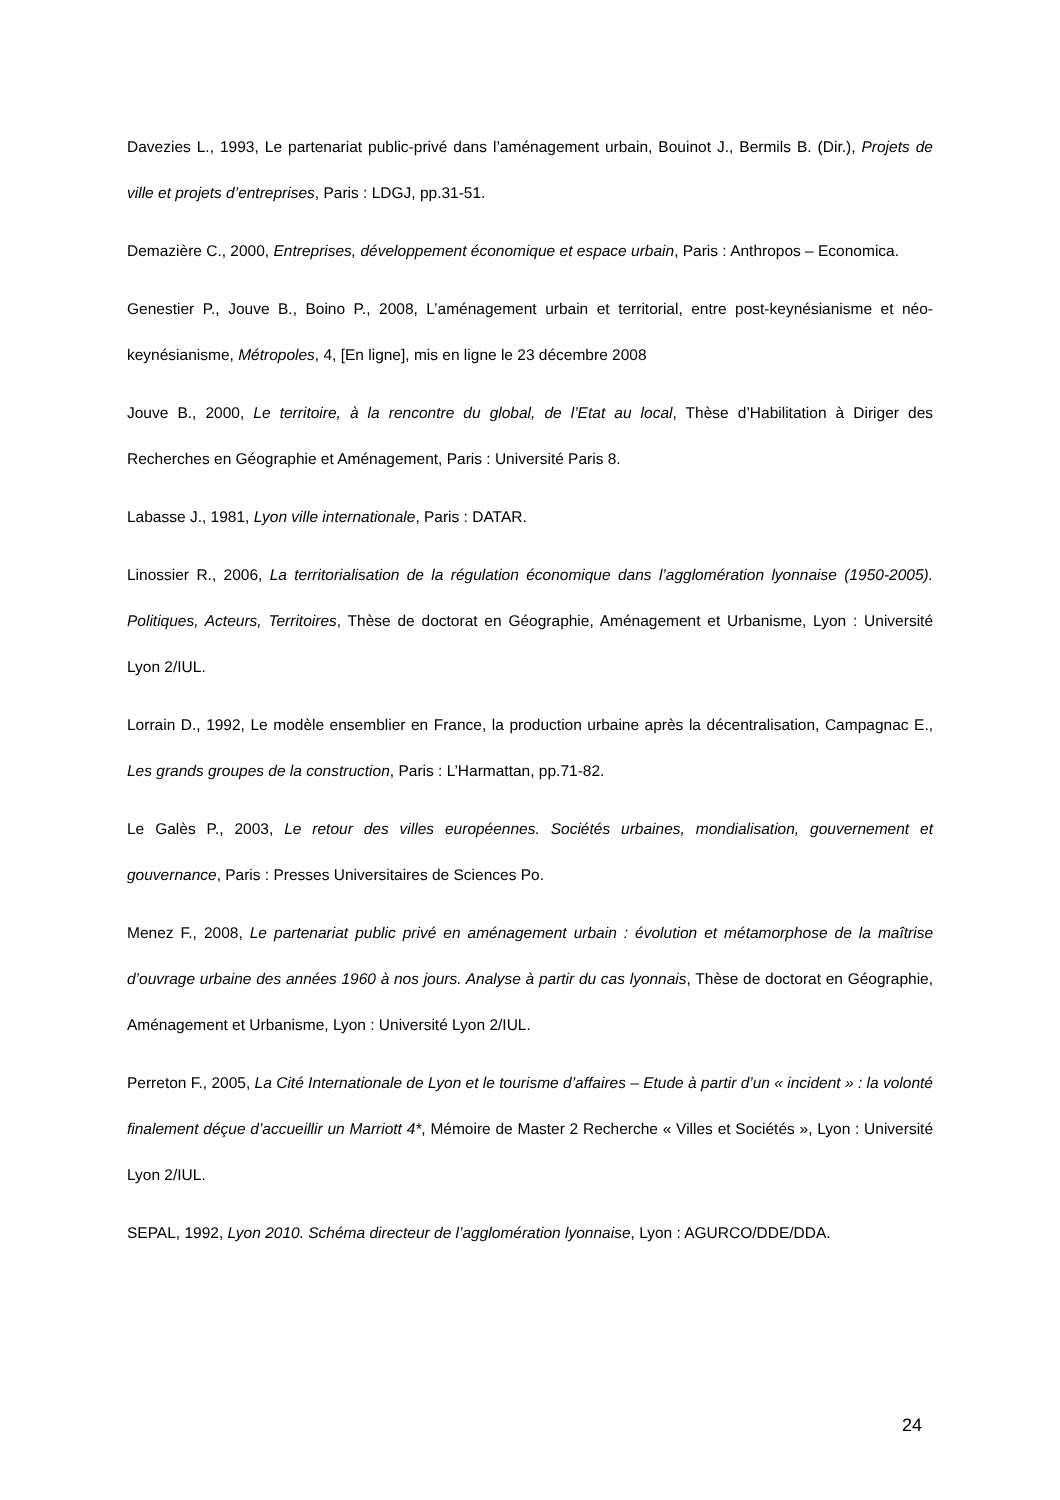Davezies L., 1993, Le partenariat public-privé dans l’aménagement urbain, Bouinot J., Bermils B. (Dir.), Projets de ville et projets d’entreprises, Paris : LDGJ, pp.31-51.
Demazière C., 2000, Entreprises, développement économique et espace urbain, Paris : Anthropos – Economica.
Genestier P., Jouve B., Boino P., 2008, L’aménagement urbain et territorial, entre post-keynésianisme et néo-keynésianisme, Métropoles, 4, [En ligne], mis en ligne le 23 décembre 2008
Jouve B., 2000, Le territoire, à la rencontre du global, de l’Etat au local, Thèse d’Habilitation à Diriger des Recherches en Géographie et Aménagement, Paris : Université Paris 8.
Labasse J., 1981, Lyon ville internationale, Paris : DATAR.
Linossier R., 2006, La territorialisation de la régulation économique dans l’agglomération lyonnaise (1950-2005). Politiques, Acteurs, Territoires, Thèse de doctorat en Géographie, Aménagement et Urbanisme, Lyon : Université Lyon 2/IUL.
Lorrain D., 1992, Le modèle ensemblier en France, la production urbaine après la décentralisation, Campagnac E., Les grands groupes de la construction, Paris : L’Harmattan, pp.71-82.
Le Galès P., 2003, Le retour des villes européennes. Sociétés urbaines, mondialisation, gouvernement et gouvernance, Paris : Presses Universitaires de Sciences Po.
Menez F., 2008, Le partenariat public privé en aménagement urbain : évolution et métamorphose de la maîtrise d’ouvrage urbaine des années 1960 à nos jours. Analyse à partir du cas lyonnais, Thèse de doctorat en Géographie, Aménagement et Urbanisme, Lyon : Université Lyon 2/IUL.
Perreton F., 2005, La Cité Internationale de Lyon et le tourisme d’affaires – Etude à partir d’un « incident » : la volonté finalement déçue d’accueillir un Marriott 4*, Mémoire de Master 2 Recherche « Villes et Sociétés », Lyon : Université Lyon 2/IUL.
SEPAL, 1992, Lyon 2010. Schéma directeur de l’agglomération lyonnaise, Lyon : AGURCO/DDE/DDA.
24